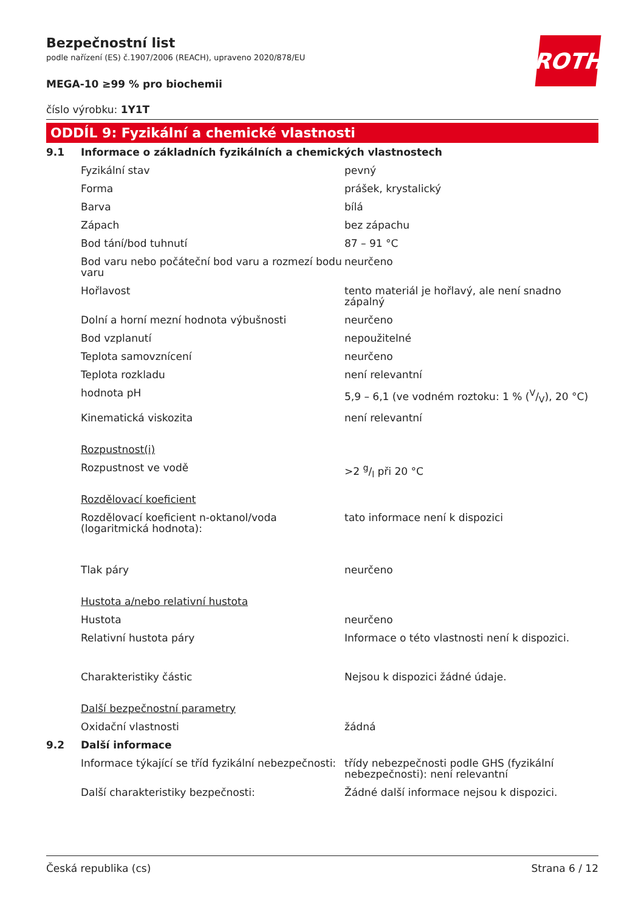ROTH
Bezpečnostní list
podle nařízení (ES) č.1907/2006 (REACH), upraveno 2020/878/EU
MEGA-10 ≥99 % pro biochemii
číslo výrobku: 1Y1T
ODDÍL 9: Fyzikální a chemické vlastnosti
| 9.1 | Informace o základních fyzikálních a chemických vlastnostech | |
| | Fyzikální stav | pevný |
| | Forma | prášek, krystalický |
| | Barva | bílá |
| | Zápach | bez zápachu |
| | Bod tání/bod tuhnutí | 87 – 91 °C |
| | Bod varu nebo počáteční bod varu a rozmezí bodu varu | neurčeno |
| | Hořlavost | tento materiál je hořlavý, ale není snadno zápalný |
| | Dolní a horní mezní hodnota výbušnosti | neurčeno |
| | Bod vzplanutí | nepoužitelné |
| | Teplota samovznícení | neurčeno |
| | Teplota rozkladu | není relevantní |
| | hodnota pH | 5,9 – 6,1 (ve vodném roztoku: 1 % (V/V), 20 °C) |
| | Kinematická viskozita | není relevantní |
| | Rozpustnost(i) | |
| | Rozpustnost ve vodě | >2 g/l při 20 °C |
| | Rozdělovací koeficient | |
| | Rozdělovací koeficient n-oktanol/voda (logaritmická hodnota): | tato informace není k dispozici |
| | Tlak páry | neurčeno |
| | Hustota a/nebo relativní hustota | |
| | Hustota | neurčeno |
| | Relativní hustota páry | Informace o této vlastnosti není k dispozici. |
| | Charakteristiky částic | Nejsou k dispozici žádné údaje. |
| | Další bezpečnostní parametry | |
| | Oxidační vlastnosti | žádná |
| 9.2 | Další informace | |
| | Informace týkající se tříd fyzikální nebezpečnosti: | třídy nebezpečnosti podle GHS (fyzikální nebezpečnosti): není relevantní |
| | Další charakteristiky bezpečnosti: | Žádné další informace nejsou k dispozici. |
Česká republika (cs) Strana 6 / 12